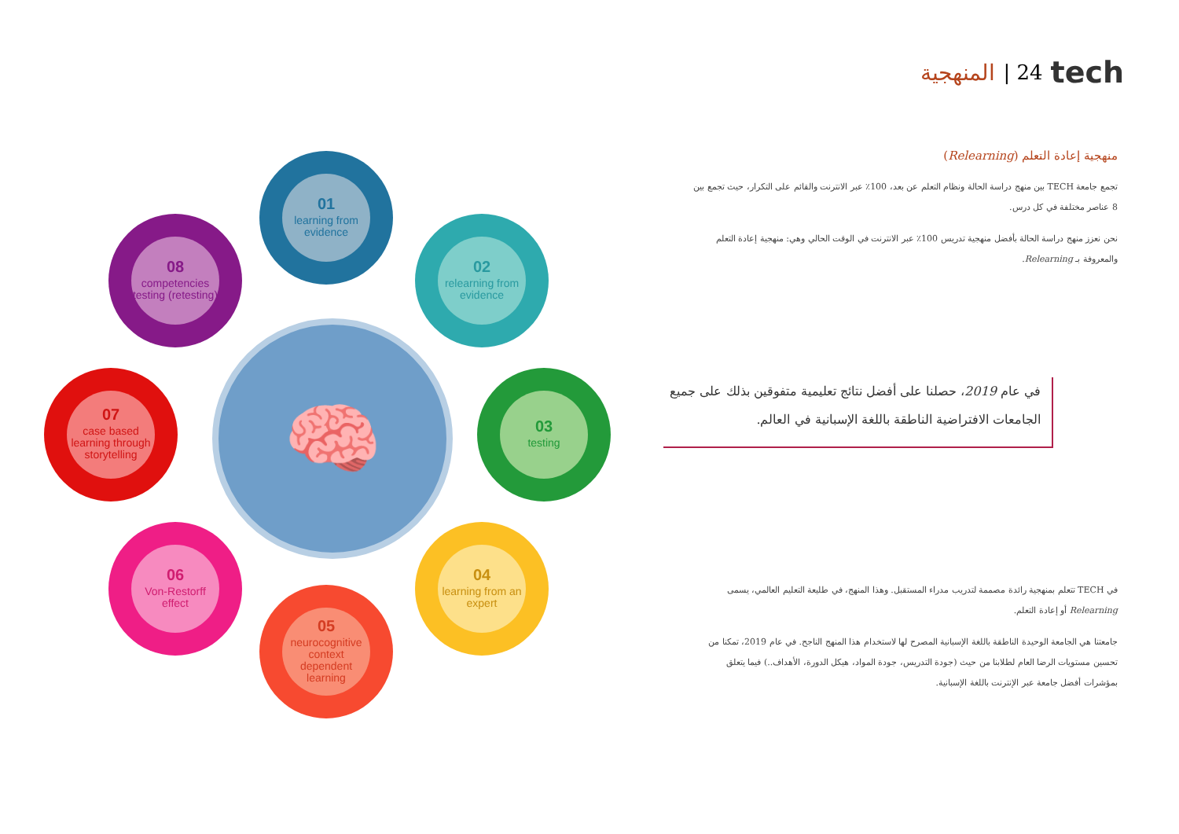المنهجية | 24 tech
منهجية إعادة التعلم (Relearning)
تجمع جامعة TECH بين منهج دراسة الحالة ونظام التعلم عن بعد، 100٪ عبر الانترنت والقائم على التكرار، حيث تجمع بين 8 عناصر مختلفة في كل درس.
نحن نعزز منهج دراسة الحالة بأفضل منهجية تدريس 100٪ عبر الانترنت في الوقت الحالي وهي: منهجية إعادة التعلم والمعروفة بـ Relearning.
في عام 2019، حصلنا على أفضل نتائج تعليمية متفوقين بذلك على جميع الجامعات الافتراضية الناطقة باللغة الإسبانية في العالم.
في TECH تتعلم بمنهجية رائدة مصممة لتدريب مدراء المستقبل. وهذا المنهج، في طليعة التعليم العالمي، يسمى Relearning أو إعادة التعلم.
جامعتنا هي الجامعة الوحيدة الناطقة باللغة الإسبانية المصرح لها لاستخدام هذا المنهج الناجح. في عام 2019، تمكنا من تحسين مستويات الرضا العام لطلابنا من حيث (جودة التدريس، جودة المواد، هيكل الدورة، الأهداف..) فيما يتعلق بمؤشرات أفضل جامعة عبر الإنترنت باللغة الإسبانية.
🧠
01
learning from evidence
02
relearning from evidence
03
testing
04
learning from an expert
05
neurocognitive context dependent learning
06
Von-Restorff effect
07
case based learning through storytelling
08
competencies testing (retesting)